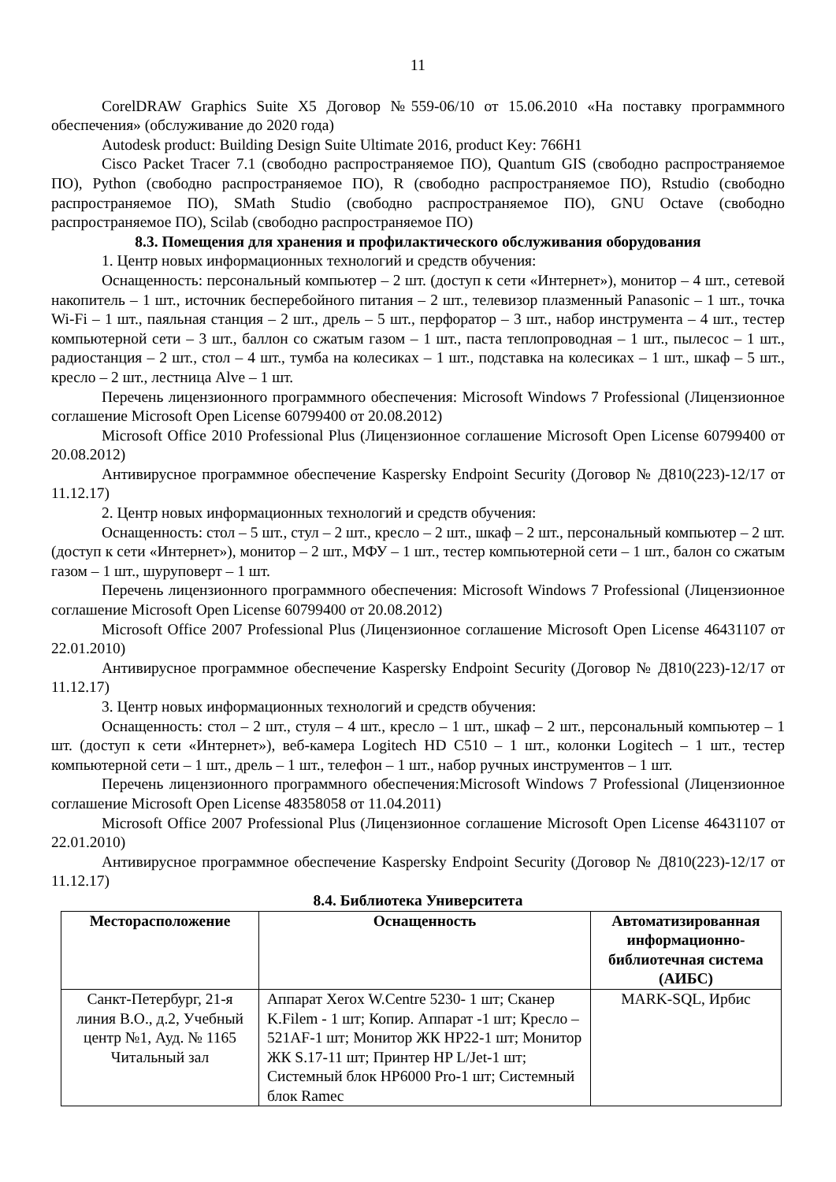11
CorelDRAW Graphics Suite X5 Договор №559-06/10 от 15.06.2010 «На поставку программного обеспечения» (обслуживание до 2020 года)
Autodesk product: Building Design Suite Ultimate 2016, product Key: 766H1
Cisco Packet Tracer 7.1 (свободно распространяемое ПО), Quantum GIS (свободно распространяемое ПО), Python (свободно распространяемое ПО), R (свободно распространяемое ПО), Rstudio (свободно распространяемое ПО), SMath Studio (свободно распространяемое ПО), GNU Octave (свободно распространяемое ПО), Scilab (свободно распространяемое ПО)
8.3. Помещения для хранения и профилактического обслуживания оборудования
1. Центр новых информационных технологий и средств обучения:
Оснащенность: персональный компьютер – 2 шт. (доступ к сети «Интернет»), монитор – 4 шт., сетевой накопитель – 1 шт., источник бесперебойного питания – 2 шт., телевизор плазменный Panasonic – 1 шт., точка Wi-Fi – 1 шт., паяльная станция – 2 шт., дрель – 5 шт., перфоратор – 3 шт., набор инструмента – 4 шт., тестер компьютерной сети – 3 шт., баллон со сжатым газом – 1 шт., паста теплопроводная – 1 шт., пылесос – 1 шт., радиостанция – 2 шт., стол – 4 шт., тумба на колесиках – 1 шт., подставка на колесиках – 1 шт., шкаф – 5 шт., кресло – 2 шт., лестница Alve – 1 шт.
Перечень лицензионного программного обеспечения: Microsoft Windows 7 Professional (Лицензионное соглашение Microsoft Open License 60799400 от 20.08.2012)
Microsoft Office 2010 Professional Plus (Лицензионное соглашение Microsoft Open License 60799400 от 20.08.2012)
Антивирусное программное обеспечение Kaspersky Endpoint Security (Договор № Д810(223)-12/17 от 11.12.17)
2. Центр новых информационных технологий и средств обучения:
Оснащенность: стол – 5 шт., стул – 2 шт., кресло – 2 шт., шкаф – 2 шт., персональный компьютер – 2 шт. (доступ к сети «Интернет»), монитор – 2 шт., МФУ – 1 шт., тестер компьютерной сети – 1 шт., балон со сжатым газом – 1 шт., шуруповерт – 1 шт.
Перечень лицензионного программного обеспечения: Microsoft Windows 7 Professional (Лицензионное соглашение Microsoft Open License 60799400 от 20.08.2012)
Microsoft Office 2007 Professional Plus (Лицензионное соглашение Microsoft Open License 46431107 от 22.01.2010)
Антивирусное программное обеспечение Kaspersky Endpoint Security (Договор № Д810(223)-12/17 от 11.12.17)
3. Центр новых информационных технологий и средств обучения:
Оснащенность: стол – 2 шт., стуля – 4 шт., кресло – 1 шт., шкаф – 2 шт., персональный компьютер – 1 шт. (доступ к сети «Интернет»), веб-камера Logitech HD C510 – 1 шт., колонки Logitech – 1 шт., тестер компьютерной сети – 1 шт., дрель – 1 шт., телефон – 1 шт., набор ручных инструментов – 1 шт.
Перечень лицензионного программного обеспечения:Microsoft Windows 7 Professional (Лицензионное соглашение Microsoft Open License 48358058 от 11.04.2011)
Microsoft Office 2007 Professional Plus (Лицензионное соглашение Microsoft Open License 46431107 от 22.01.2010)
Антивирусное программное обеспечение Kaspersky Endpoint Security (Договор № Д810(223)-12/17 от 11.12.17)
8.4. Библиотека Университета
| Месторасположение | Оснащенность | Автоматизированная информационно-библиотечная система (АИБС) |
| --- | --- | --- |
| Санкт-Петербург, 21-я линия В.О., д.2, Учебный центр №1, Ауд. № 1165 Читальный зал | Аппарат Xerox W.Centre 5230- 1 шт; Сканер K.Filem - 1 шт; Копир. Аппарат -1 шт; Кресло – 521AF-1 шт; Монитор ЖК HP22-1 шт; Монитор ЖК S.17-11 шт; Принтер HP L/Jet-1 шт; Системный блок HP6000 Pro-1 шт; Системный блок Ramec | MARK-SQL, Ирбис |